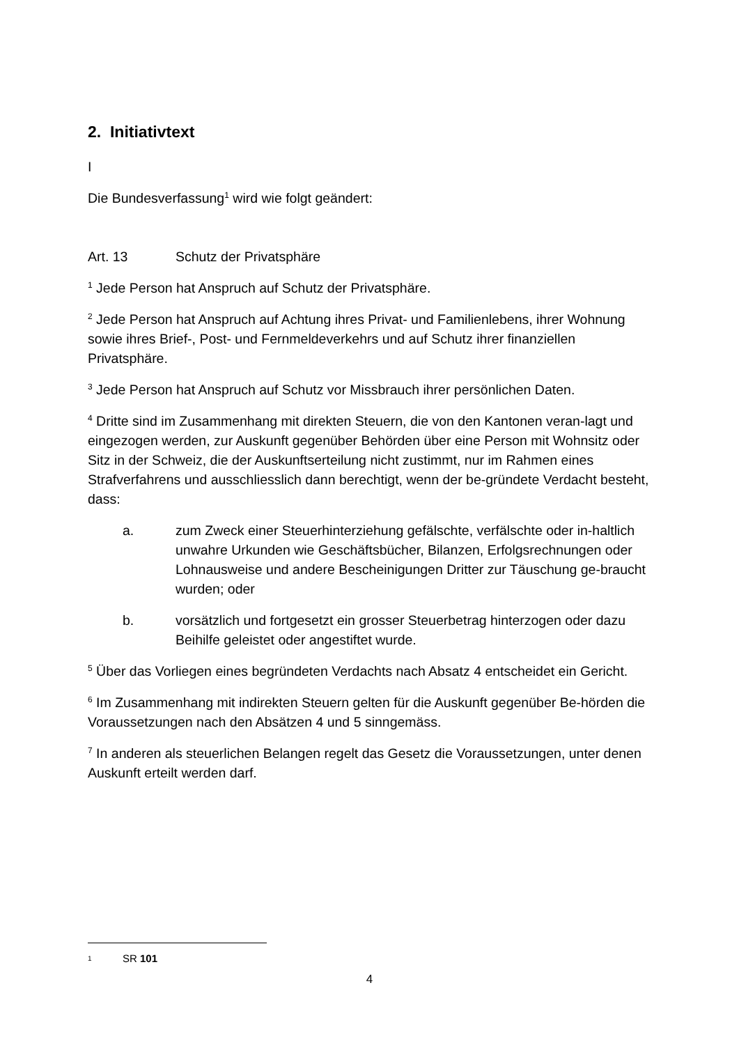2. Initiativtext
I
Die Bundesverfassung<sup>1</sup> wird wie folgt geändert:
Art. 13 Schutz der Privatsphäre
<sup>1</sup> Jede Person hat Anspruch auf Schutz der Privatsphäre.
<sup>2</sup> Jede Person hat Anspruch auf Achtung ihres Privat- und Familienlebens, ihrer Wohnung sowie ihres Brief-, Post- und Fernmeldeverkehrs und auf Schutz ihrer finanziellen Privatsphäre.
<sup>3</sup> Jede Person hat Anspruch auf Schutz vor Missbrauch ihrer persönlichen Daten.
<sup>4</sup> Dritte sind im Zusammenhang mit direkten Steuern, die von den Kantonen veran-lagt und eingezogen werden, zur Auskunft gegenüber Behörden über eine Person mit Wohnsitz oder Sitz in der Schweiz, die der Auskunftserteilung nicht zustimmt, nur im Rahmen eines Strafverfahrens und ausschliesslich dann berechtigt, wenn der be-gründete Verdacht besteht, dass:
a. zum Zweck einer Steuerhinterziehung gefälschte, verfälschte oder in-haltlich unwahre Urkunden wie Geschäftsbücher, Bilanzen, Erfolgsrechnungen oder Lohnausweise und andere Bescheinigungen Dritter zur Täuschung ge-braucht wurden; oder
b. vorsätzlich und fortgesetzt ein grosser Steuerbetrag hinterzogen oder dazu Beihilfe geleistet oder angestiftet wurde.
<sup>5</sup> Über das Vorliegen eines begründeten Verdachts nach Absatz 4 entscheidet ein Gericht.
<sup>6</sup> Im Zusammenhang mit indirekten Steuern gelten für die Auskunft gegenüber Be-hörden die Voraussetzungen nach den Absätzen 4 und 5 sinngemäss.
<sup>7</sup> In anderen als steuerlichen Belangen regelt das Gesetz die Voraussetzungen, unter denen Auskunft erteilt werden darf.
1 SR 101
4